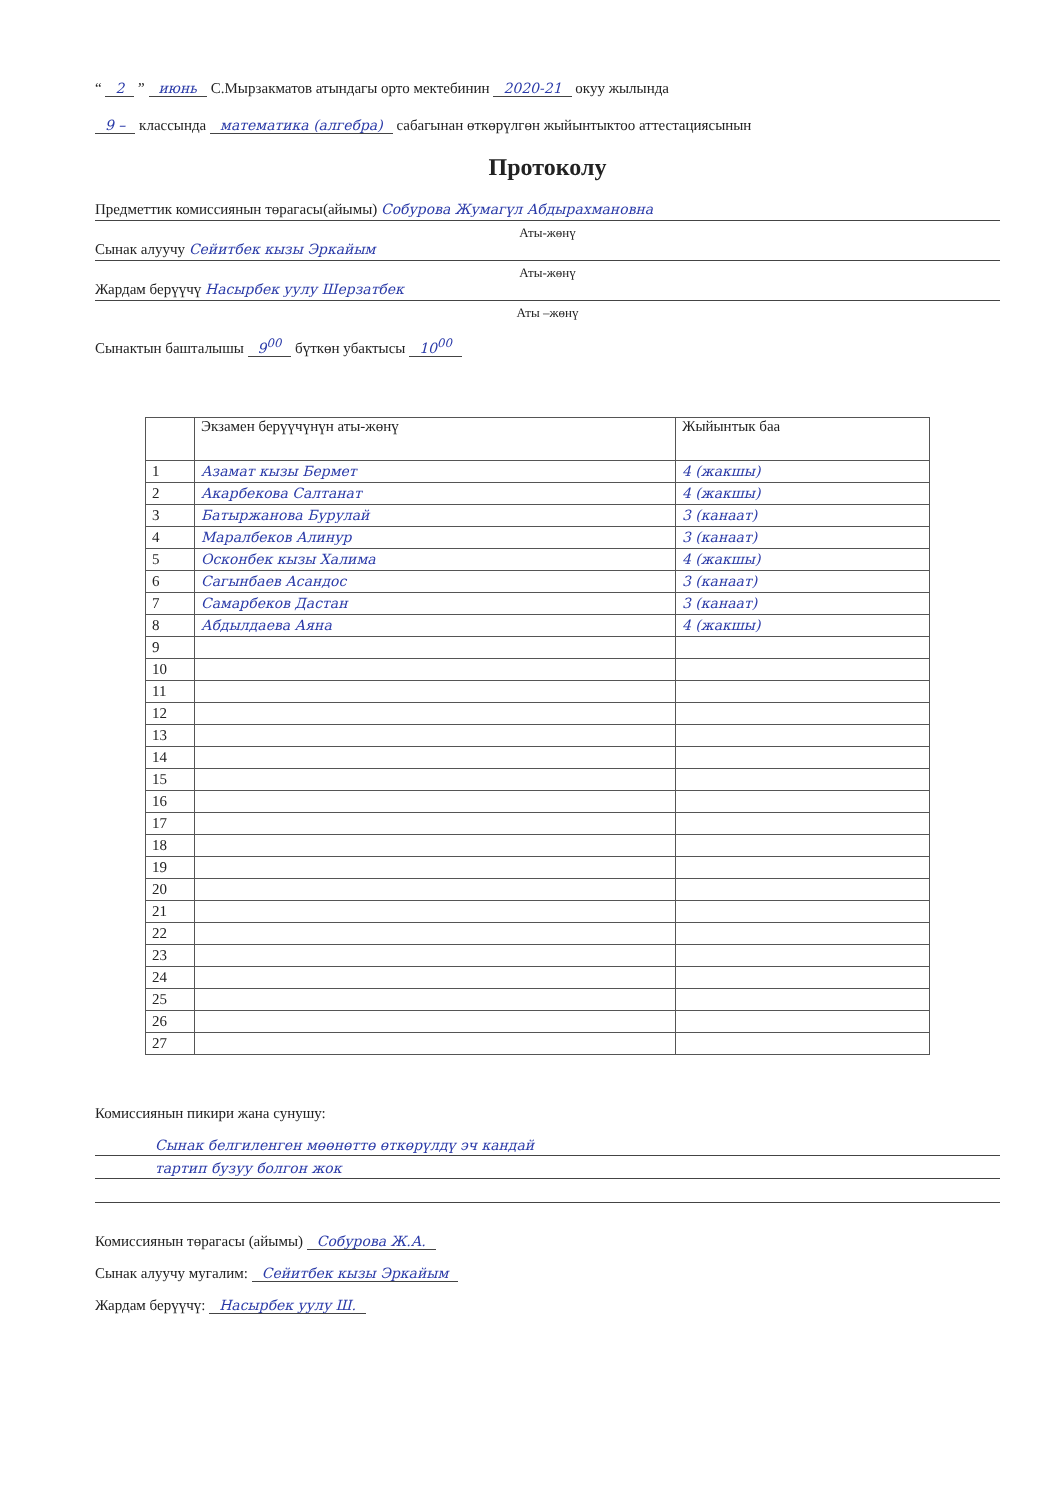“ 2 ” июнь С.Мырзакматов атындагы орто мектебинин 2020-21 окуу жылында
9 – классында математика (алгебра) сабагынан өткөрүлгөн жыйынтыктоо аттестациясынын
Протоколу
Предметтик комиссиянын төрагасы(айымы) Собурова Жумагүл Абдырахмановна
Аты-жөнү
Сынак алуучу Сейитбек кызы Эркайым
Аты-жөнү
Жардам берүүчү Насырбек уулу Шерзатбек
Аты –жөнү
Сынактын башталышы 9<sup>00</sup> бүткөн убактысы 10<sup>00</sup>
| | Экзамен берүүчүнүн аты-жөнү | Жыйынтык баа |
| --- | --- | --- |
| 1 | Азамат кызы Бермет | 4 (жакшы) |
| 2 | Акарбекова Салтанат | 4 (жакшы) |
| 3 | Батыржанова Бурулай | 3 (канаат) |
| 4 | Маралбеков Алинур | 3 (канаат) |
| 5 | Осконбек кызы Халима | 4 (жакшы) |
| 6 | Сагынбаев Асандос | 3 (канаат) |
| 7 | Самарбеков Дастан | 3 (канаат) |
| 8 | Абдылдаева Аяна | 4 (жакшы) |
| 9 | | |
| 10 | | |
| 11 | | |
| 12 | | |
| 13 | | |
| 14 | | |
| 15 | | |
| 16 | | |
| 17 | | |
| 18 | | |
| 19 | | |
| 20 | | |
| 21 | | |
| 22 | | |
| 23 | | |
| 24 | | |
| 25 | | |
| 26 | | |
| 27 | | |
Комиссиянын пикири жана сунушу:
Сынак белгиленген мөөнөттө өткөрүлдү эч кандай
тартип бузуу болгон жок
Комиссиянын төрагасы (айымы) Собурова Ж.А.
Сынак алуучу мугалим: Сейитбек кызы Эркайым
Жардам берүүчү: Насырбек уулу Ш.